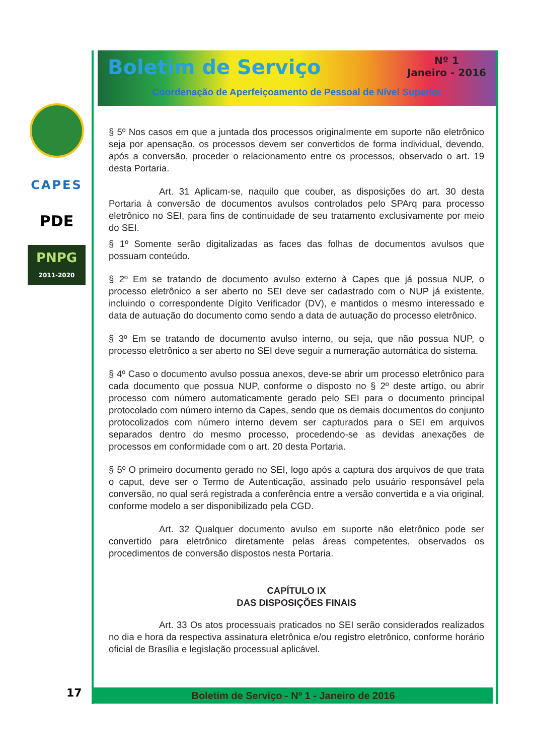CAPES
PDE
PNPG
2011-2020
Boletim de Serviço
Nº 1
Janeiro - 2016
Coordenação de Aperfeiçoamento de Pessoal de Nível Superior
§ 5º Nos casos em que a juntada dos processos originalmente em suporte não eletrônico seja por apensação, os processos devem ser convertidos de forma individual, devendo, após a conversão, proceder o relacionamento entre os processos, observado o art. 19 desta Portaria.
Art. 31 Aplicam-se, naquilo que couber, as disposições do art. 30 desta Portaria à conversão de documentos avulsos controlados pelo SPArq para processo eletrônico no SEI, para fins de continuidade de seu tratamento exclusivamente por meio do SEI.
§ 1º Somente serão digitalizadas as faces das folhas de documentos avulsos que possuam conteúdo.
§ 2º Em se tratando de documento avulso externo à Capes que já possua NUP, o processo eletrônico a ser aberto no SEI deve ser cadastrado com o NUP já existente, incluindo o correspondente Dígito Verificador (DV), e mantidos o mesmo interessado e data de autuação do documento como sendo a data de autuação do processo eletrônico.
§ 3º Em se tratando de documento avulso interno, ou seja, que não possua NUP, o processo eletrônico a ser aberto no SEI deve seguir a numeração automática do sistema.
§ 4º Caso o documento avulso possua anexos, deve-se abrir um processo eletrônico para cada documento que possua NUP, conforme o disposto no § 2º deste artigo, ou abrir processo com número automaticamente gerado pelo SEI para o documento principal protocolado com número interno da Capes, sendo que os demais documentos do conjunto protocolizados com número interno devem ser capturados para o SEI em arquivos separados dentro do mesmo processo, procedendo-se as devidas anexações de processos em conformidade com o art. 20 desta Portaria.
§ 5º O primeiro documento gerado no SEI, logo após a captura dos arquivos de que trata o caput, deve ser o Termo de Autenticação, assinado pelo usuário responsável pela conversão, no qual será registrada a conferência entre a versão convertida e a via original, conforme modelo a ser disponibilizado pela CGD.
Art. 32 Qualquer documento avulso em suporte não eletrônico pode ser convertido para eletrônico diretamente pelas áreas competentes, observados os procedimentos de conversão dispostos nesta Portaria.
CAPÍTULO IX
DAS DISPOSIÇÕES FINAIS
Art. 33 Os atos processuais praticados no SEI serão considerados realizados no dia e hora da respectiva assinatura eletrônica e/ou registro eletrônico, conforme horário oficial de Brasília e legislação processual aplicável.
17 Boletim de Serviço - Nº 1 - Janeiro de 2016